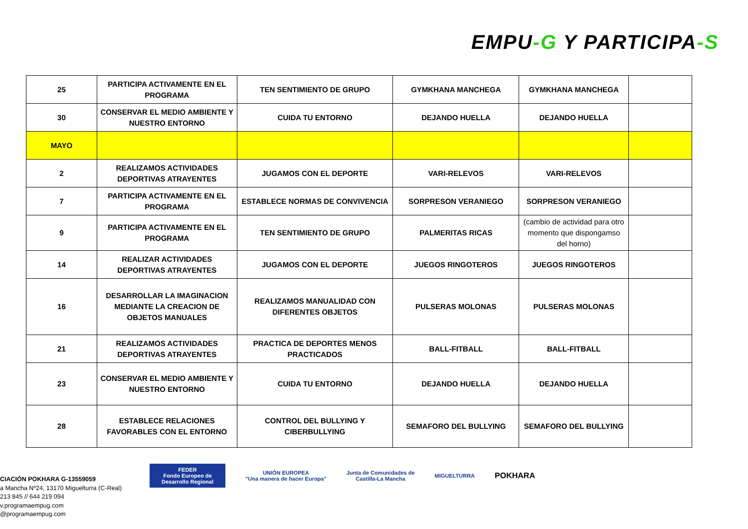EMPU-G Y PARTICIPA-S
| 25 | PARTICIPA ACTIVAMENTE EN EL PROGRAMA | TEN SENTIMIENTO DE GRUPO | GYMKHANA MANCHEGA | GYMKHANA MANCHEGA | |
| 30 | CONSERVAR EL MEDIO AMBIENTE Y NUESTRO ENTORNO | CUIDA TU ENTORNO | DEJANDO HUELLA | DEJANDO HUELLA | |
| MAYO | | | | | |
| 2 | REALIZAMOS ACTIVIDADES DEPORTIVAS ATRAYENTES | JUGAMOS CON EL DEPORTE | VARI-RELEVOS | VARI-RELEVOS | |
| 7 | PARTICIPA ACTIVAMENTE EN EL PROGRAMA | ESTABLECE NORMAS DE CONVIVENCIA | SORPRESON VERANIEGO | SORPRESON VERANIEGO | |
| 9 | PARTICIPA ACTIVAMENTE EN EL PROGRAMA | TEN SENTIMIENTO DE GRUPO | PALMERITAS RICAS | (cambio de actividad para otro momento que dispongamso del horno) | |
| 14 | REALIZAR ACTIVIDADES DEPORTIVAS ATRAYENTES | JUGAMOS CON EL DEPORTE | JUEGOS RINGOTEROS | JUEGOS RINGOTEROS | |
| 16 | DESARROLLAR LA IMAGINACION MEDIANTE LA CREACION DE OBJETOS MANUALES | REALIZAMOS MANUALIDAD CON DIFERENTES OBJETOS | PULSERAS MOLONAS | PULSERAS MOLONAS | |
| 21 | REALIZAMOS ACTIVIDADES DEPORTIVAS ATRAYENTES | PRACTICA DE DEPORTES MENOS PRACTICADOS | BALL-FITBALL | BALL-FITBALL | |
| 23 | CONSERVAR EL MEDIO AMBIENTE Y NUESTRO ENTORNO | CUIDA TU ENTORNO | DEJANDO HUELLA | DEJANDO HUELLA | |
| 28 | ESTABLECE RELACIONES FAVORABLES CON EL ENTORNO | CONTROL DEL BULLYING Y CIBERBULLYING | SEMAFORO DEL BULLYING | SEMAFORO DEL BULLYING | |
CIACIÓN POKHARA G-13559059
a Mancha Nº24, 13170 Miguelturra (C-Real)
213 845 // 644 219 094
v.programaempug.com
@programaempug.com
FEDER
Fondo Europeo de Desarrollo Regional
UNIÓN EUROPEA
"Una manera de hacer Europa"
Junta de Comunidades de
Castilla-La Mancha
MIGUELTURRA
POKHARA